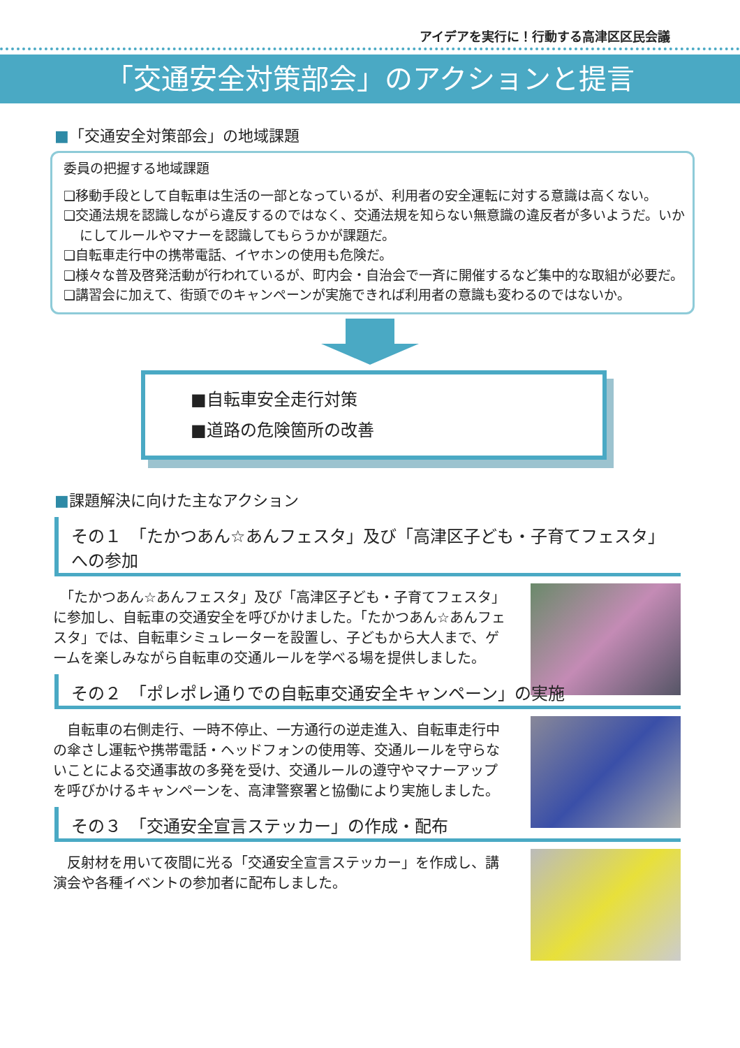アイデアを実行に！行動する高津区区民会議
「交通安全対策部会」のアクションと提言
■「交通安全対策部会」の地域課題
委員の把握する地域課題
❏移動手段として自転車は生活の一部となっているが、利用者の安全運転に対する意識は高くない。
❏交通法規を認識しながら違反するのではなく、交通法規を知らない無意識の違反者が多いようだ。いかにしてルールやマナーを認識してもらうかが課題だ。
❏自転車走行中の携帯電話、イヤホンの使用も危険だ。
❏様々な普及啓発活動が行われているが、町内会・自治会で一斉に開催するなど集中的な取組が必要だ。
❏講習会に加えて、街頭でのキャンペーンが実施できれば利用者の意識も変わるのではないか。
■自転車安全走行対策
■道路の危険箇所の改善
■課題解決に向けた主なアクション
その１　「たかつあん☆あんフェスタ」及び「高津区子ども・子育てフェスタ」への参加
　「たかつあん☆あんフェスタ」及び「高津区子ども・子育てフェスタ」に参加し、自転車の交通安全を呼びかけました。「たかつあん☆あんフェスタ」では、自転車シミュレーターを設置し、子どもから大人まで、ゲームを楽しみながら自転車の交通ルールを学べる場を提供しました。
その２　「ポレポレ通りでの自転車交通安全キャンペーン」の実施
　自転車の右側走行、一時不停止、一方通行の逆走進入、自転車走行中の傘さし運転や携帯電話・ヘッドフォンの使用等、交通ルールを守らないことによる交通事故の多発を受け、交通ルールの遵守やマナーアップを呼びかけるキャンペーンを、高津警察署と協働により実施しました。
その３　「交通安全宣言ステッカー」の作成・配布
　反射材を用いて夜間に光る「交通安全宣言ステッカー」を作成し、講演会や各種イベントの参加者に配布しました。